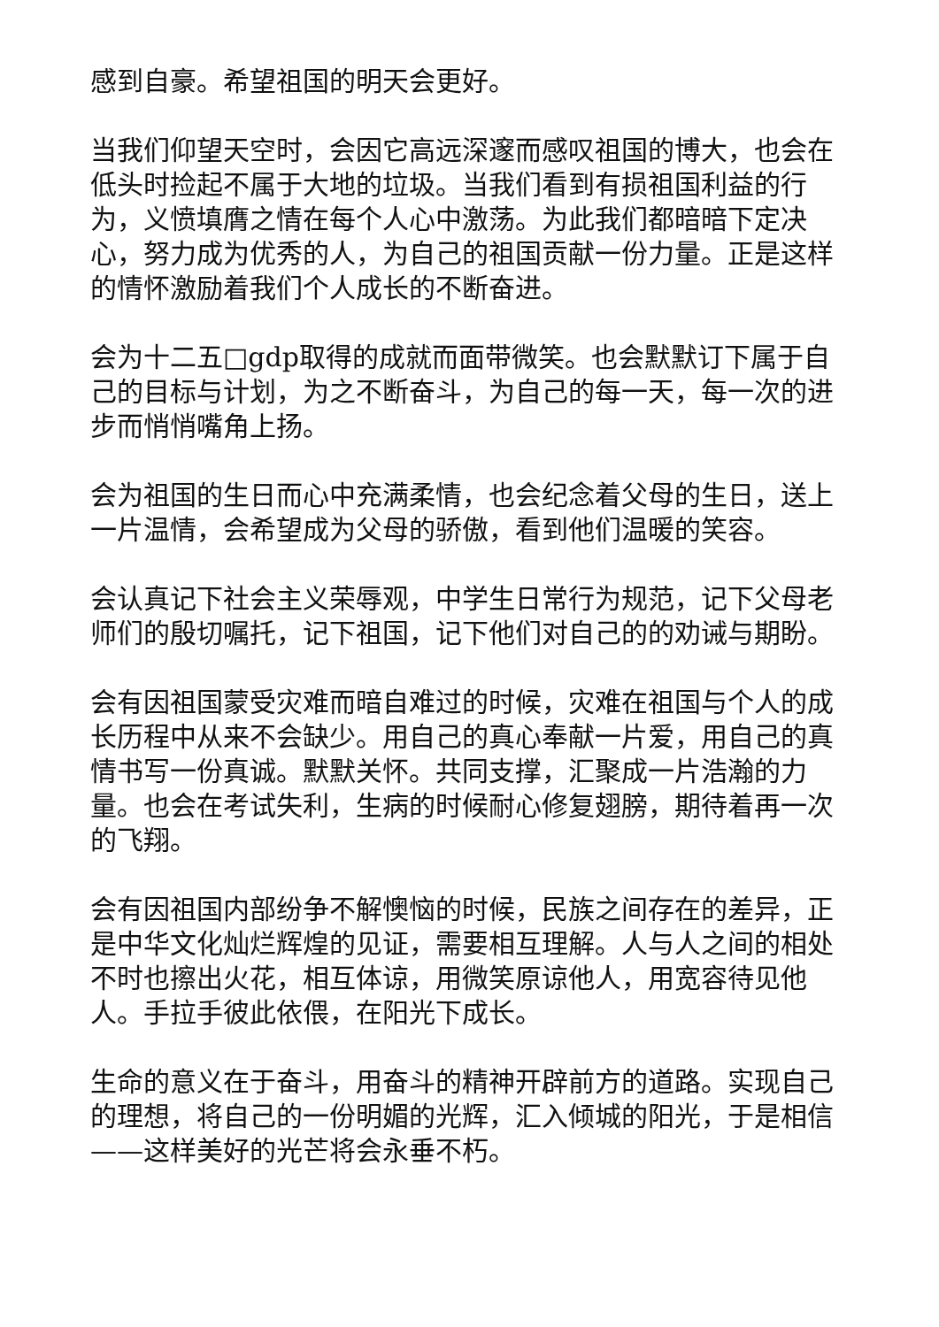感到自豪。希望祖国的明天会更好。
当我们仰望天空时，会因它高远深邃而感叹祖国的博大，也会在低头时捡起不属于大地的垃圾。当我们看到有损祖国利益的行为，义愤填膺之情在每个人心中激荡。为此我们都暗暗下定决心，努力成为优秀的人，为自己的祖国贡献一份力量。正是这样的情怀激励着我们个人成长的不断奋进。
会为十二五□gdp取得的成就而面带微笑。也会默默订下属于自己的目标与计划，为之不断奋斗，为自己的每一天，每一次的进步而悄悄嘴角上扬。
会为祖国的生日而心中充满柔情，也会纪念着父母的生日，送上一片温情，会希望成为父母的骄傲，看到他们温暖的笑容。
会认真记下社会主义荣辱观，中学生日常行为规范，记下父母老师们的殷切嘱托，记下祖国，记下他们对自己的的劝诫与期盼。
会有因祖国蒙受灾难而暗自难过的时候，灾难在祖国与个人的成长历程中从来不会缺少。用自己的真心奉献一片爱，用自己的真情书写一份真诚。默默关怀。共同支撑，汇聚成一片浩瀚的力量。也会在考试失利，生病的时候耐心修复翅膀，期待着再一次的飞翔。
会有因祖国内部纷争不解懊恼的时候，民族之间存在的差异，正是中华文化灿烂辉煌的见证，需要相互理解。人与人之间的相处不时也擦出火花，相互体谅，用微笑原谅他人，用宽容待见他人。手拉手彼此依偎，在阳光下成长。
生命的意义在于奋斗，用奋斗的精神开辟前方的道路。实现自己的理想，将自己的一份明媚的光辉，汇入倾城的阳光，于是相信——这样美好的光芒将会永垂不朽。